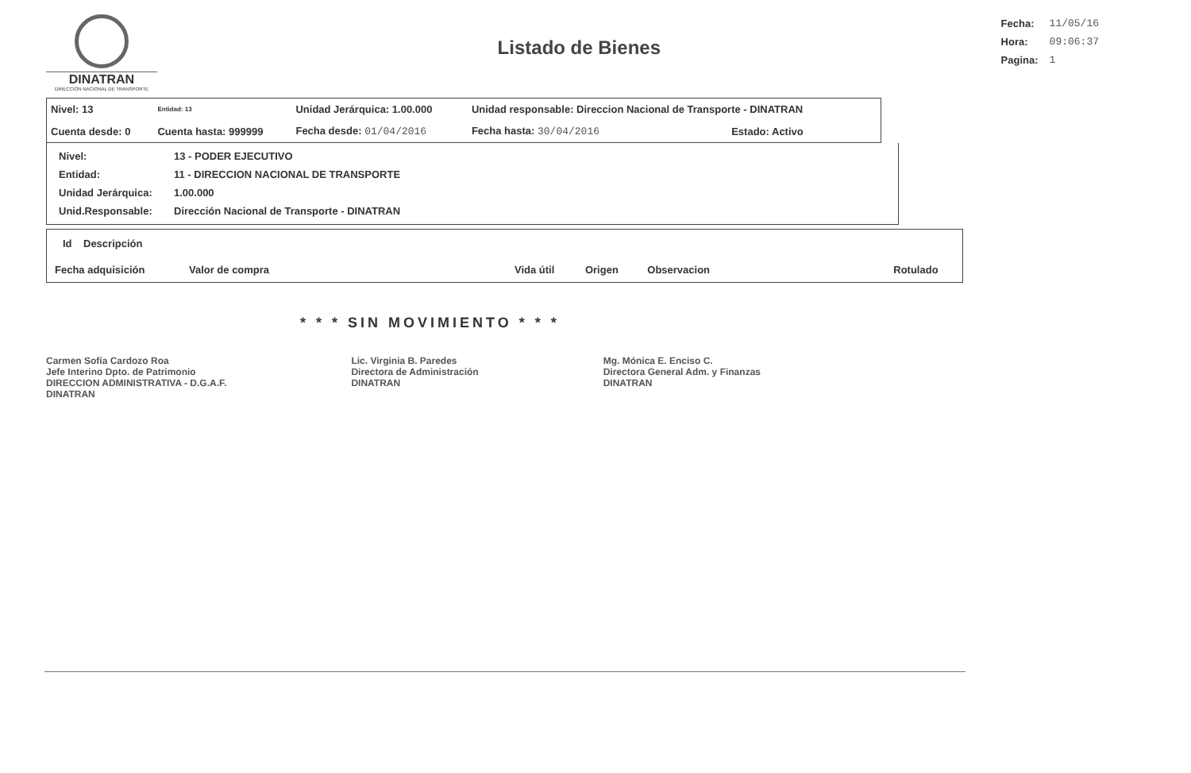DINATRAN
DIRECCIÓN NACIONAL DE TRANSPORTE
Listado de Bienes
| Fecha: | 11/05/16 |
| Hora: | 09:06:37 |
| Pagina: | 1 |
| Nivel: 13 | Entidad: 13 | Unidad Jerárquica: 1.00.000 | Unidad responsable: Direccion Nacional de Transporte - DINATRAN | |
| Cuenta desde: 0 | Cuenta hasta: 999999 | Fecha desde: 01/04/2016 | Fecha hasta: 30/04/2016 | Estado: Activo |
| Nivel: | 13 - PODER EJECUTIVO |
| Entidad: | 11 - DIRECCION NACIONAL DE TRANSPORTE |
| Unidad Jerárquica: | 1.00.000 |
| Unid.Responsable: | Dirección Nacional de Transporte - DINATRAN |
| Id Descripción | | | | | |
| --- | --- | --- | --- | --- | --- |
| Fecha adquisición | Valor de compra | Vida útil | Origen | Observacion | Rotulado |
* * * SIN MOVIMIENTO * * *
Carmen Sofía Cardozo Roa
Jefe Interino Dpto. de Patrimonio
DIRECCION ADMINISTRATIVA - D.G.A.F.
DINATRAN
Lic. Virginia B. Paredes
Directora de Administración
DINATRAN
Mg. Mónica E. Enciso C.
Directora General Adm. y Finanzas
DINATRAN